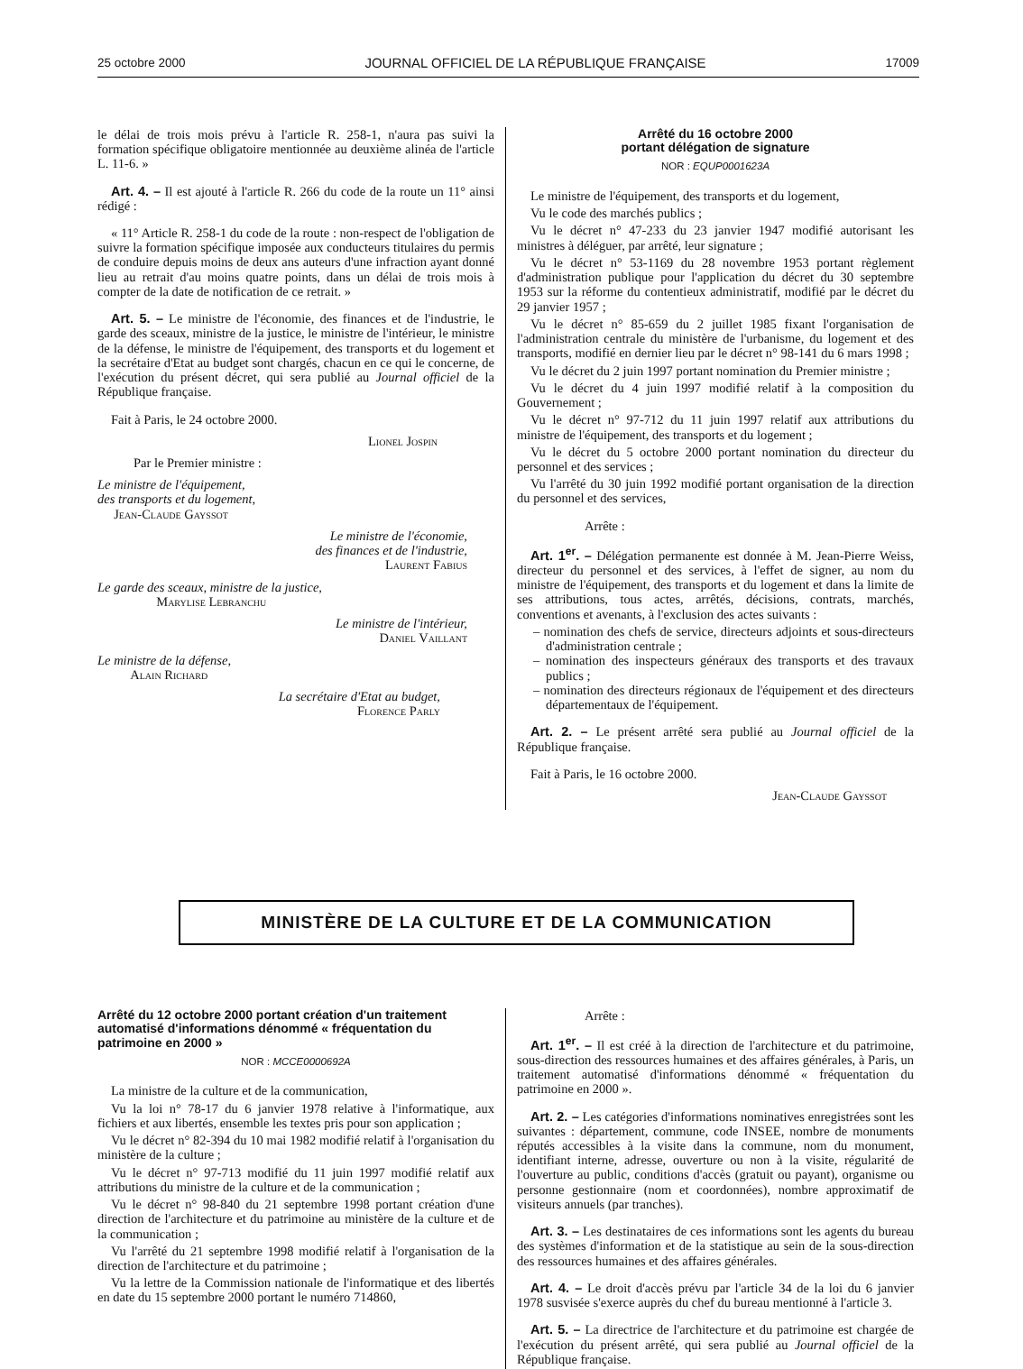25 octobre 2000 JOURNAL OFFICIEL DE LA RÉPUBLIQUE FRANÇAISE 17009
le délai de trois mois prévu à l'article R. 258-1, n'aura pas suivi la formation spécifique obligatoire mentionnée au deuxième alinéa de l'article L. 11-6. »
Art. 4. – Il est ajouté à l'article R. 266 du code de la route un 11° ainsi rédigé :
« 11° Article R. 258-1 du code de la route : non-respect de l'obligation de suivre la formation spécifique imposée aux conducteurs titulaires du permis de conduire depuis moins de deux ans auteurs d'une infraction ayant donné lieu au retrait d'au moins quatre points, dans un délai de trois mois à compter de la date de notification de ce retrait. »
Art. 5. – Le ministre de l'économie, des finances et de l'industrie, le garde des sceaux, ministre de la justice, le ministre de l'intérieur, le ministre de la défense, le ministre de l'équipement, des transports et du logement et la secrétaire d'Etat au budget sont chargés, chacun en ce qui le concerne, de l'exécution du présent décret, qui sera publié au Journal officiel de la République française.
Fait à Paris, le 24 octobre 2000.
Lionel Jospin
Par le Premier ministre :
Le ministre de l'équipement,
des transports et du logement,
Jean-Claude Gayssot
Le ministre de l'économie,
des finances et de l'industrie,
Laurent Fabius
Le garde des sceaux, ministre de la justice,
Marylise Lebranchu
Le ministre de l'intérieur,
Daniel Vaillant
Le ministre de la défense,
Alain Richard
La secrétaire d'Etat au budget,
Florence Parly
Arrêté du 16 octobre 2000
portant délégation de signature
NOR : EQUP0001623A
Le ministre de l'équipement, des transports et du logement,
Vu le code des marchés publics ;
Vu le décret n° 47-233 du 23 janvier 1947 modifié autorisant les ministres à déléguer, par arrêté, leur signature ;
Vu le décret n° 53-1169 du 28 novembre 1953 portant règlement d'administration publique pour l'application du décret du 30 septembre 1953 sur la réforme du contentieux administratif, modifié par le décret du 29 janvier 1957 ;
Vu le décret n° 85-659 du 2 juillet 1985 fixant l'organisation de l'administration centrale du ministère de l'urbanisme, du logement et des transports, modifié en dernier lieu par le décret n° 98-141 du 6 mars 1998 ;
Vu le décret du 2 juin 1997 portant nomination du Premier ministre ;
Vu le décret du 4 juin 1997 modifié relatif à la composition du Gouvernement ;
Vu le décret n° 97-712 du 11 juin 1997 relatif aux attributions du ministre de l'équipement, des transports et du logement ;
Vu le décret du 5 octobre 2000 portant nomination du directeur du personnel et des services ;
Vu l'arrêté du 30 juin 1992 modifié portant organisation de la direction du personnel et des services,
Arrête :
Art. 1<sup>er</sup>. – Délégation permanente est donnée à M. Jean-Pierre Weiss, directeur du personnel et des services, à l'effet de signer, au nom du ministre de l'équipement, des transports et du logement et dans la limite de ses attributions, tous actes, arrêtés, décisions, contrats, marchés, conventions et avenants, à l'exclusion des actes suivants :
– nomination des chefs de service, directeurs adjoints et sous-directeurs d'administration centrale ;
– nomination des inspecteurs généraux des transports et des travaux publics ;
– nomination des directeurs régionaux de l'équipement et des directeurs départementaux de l'équipement.
Art. 2. – Le présent arrêté sera publié au Journal officiel de la République française.
Fait à Paris, le 16 octobre 2000.
Jean-Claude Gayssot
MINISTÈRE DE LA CULTURE ET DE LA COMMUNICATION
Arrêté du 12 octobre 2000 portant création d'un traitement automatisé d'informations dénommé « fréquentation du patrimoine en 2000 »
NOR : MCCE0000692A
La ministre de la culture et de la communication,
Vu la loi n° 78-17 du 6 janvier 1978 relative à l'informatique, aux fichiers et aux libertés, ensemble les textes pris pour son application ;
Vu le décret n° 82-394 du 10 mai 1982 modifié relatif à l'organisation du ministère de la culture ;
Vu le décret n° 97-713 modifié du 11 juin 1997 modifié relatif aux attributions du ministre de la culture et de la communication ;
Vu le décret n° 98-840 du 21 septembre 1998 portant création d'une direction de l'architecture et du patrimoine au ministère de la culture et de la communication ;
Vu l'arrêté du 21 septembre 1998 modifié relatif à l'organisation de la direction de l'architecture et du patrimoine ;
Vu la lettre de la Commission nationale de l'informatique et des libertés en date du 15 septembre 2000 portant le numéro 714860,
Arrête :
Art. 1<sup>er</sup>. – Il est créé à la direction de l'architecture et du patrimoine, sous-direction des ressources humaines et des affaires générales, à Paris, un traitement automatisé d'informations dénommé « fréquentation du patrimoine en 2000 ».
Art. 2. – Les catégories d'informations nominatives enregistrées sont les suivantes : département, commune, code INSEE, nombre de monuments réputés accessibles à la visite dans la commune, nom du monument, identifiant interne, adresse, ouverture ou non à la visite, régularité de l'ouverture au public, conditions d'accès (gratuit ou payant), organisme ou personne gestionnaire (nom et coordonnées), nombre approximatif de visiteurs annuels (par tranches).
Art. 3. – Les destinataires de ces informations sont les agents du bureau des systèmes d'information et de la statistique au sein de la sous-direction des ressources humaines et des affaires générales.
Art. 4. – Le droit d'accès prévu par l'article 34 de la loi du 6 janvier 1978 susvisée s'exerce auprès du chef du bureau mentionné à l'article 3.
Art. 5. – La directrice de l'architecture et du patrimoine est chargée de l'exécution du présent arrêté, qui sera publié au Journal officiel de la République française.